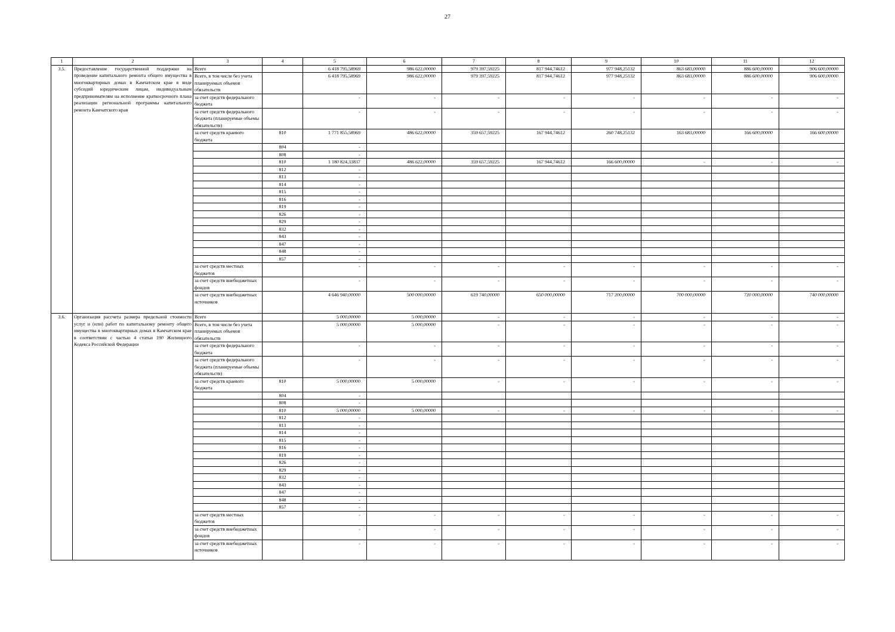27
| 1 | 2 | 3 | 4 | 5 | 6 | 7 | 8 | 9 | 10 | 11 | 12 |
| --- | --- | --- | --- | --- | --- | --- | --- | --- | --- | --- | --- |
| 3.5. | Предоставление государственной поддержки на проведение капитального ремонта общего имущества в многоквартирных домах в Камчатском крае в виде субсидий юридическим лицам, индивидуальным предпринимателям на исполнение краткосрочного плана реализации региональной программы капитального ремонта Камчатского края | Всего | | 6 418 795,58969 | 986 622,00000 | 979 397,59225 | 817 944,74612 | 977 948,25132 | 863 683,00000 | 886 600,00000 | 906 600,00000 |
| | | Всего, в том числе без учета планируемых объемов обязательств | | 6 418 795,58969 | 986 622,00000 | 979 397,59225 | 817 944,74612 | 977 948,25132 | 863 683,00000 | 886 600,00000 | 906 600,00000 |
| | | за счет средств федерального бюджета | | - | - | - | - | - | - | - | - |
| | | за счет средств федерального бюджета (планируемые объемы обязательств) | | - | - | - | - | - | - | - | - |
| | | за счет средств краевого бюджета | 810 | 1 771 855,58969 | 486 622,00000 | 359 657,59225 | 167 944,74612 | 260 748,25132 | 163 683,00000 | 166 600,00000 | 166 600,00000 |
| | | | 804 | - | | | | | | | |
| | | | 808 | - | | | | | | | |
| | | | 810 | 1 180 824,33837 | 486 622,00000 | 359 657,59225 | 167 944,74612 | 166 600,00000 | - | - | - |
| | | | 812 | - | | | | | | | |
| | | | 813 | - | | | | | | | |
| | | | 814 | - | | | | | | | |
| | | | 815 | - | | | | | | | |
| | | | 816 | - | | | | | | | |
| | | | 819 | - | | | | | | | |
| | | | 826 | - | | | | | | | |
| | | | 829 | - | | | | | | | |
| | | | 832 | - | | | | | | | |
| | | | 843 | - | | | | | | | |
| | | | 847 | - | | | | | | | |
| | | | 848 | - | | | | | | | |
| | | | 857 | - | | | | | | | |
| | | за счет средств местных бюджетов | | - | - | - | - | - | - | - | - |
| | | за счет средств внебюджетных фондов | | - | - | - | - | - | - | - | - |
| | | за счет средств внебюджетных источников | | 4 646 940,00000 | 500 000,00000 | 619 740,00000 | 650 000,00000 | 717 200,00000 | 700 000,00000 | 720 000,00000 | 740 000,00000 |
| 3.6. | Организация рассчета размера предельной стоимости услуг и (или) работ по капитальному ремонту общего имущества в многоквартирных домах в Камчатском крае в соответствии с частью 4 статьи 190 Жилищного Кодекса Российской Федерации | Всего | | 5 000,00000 | 5 000,00000 | - | - | - | - | - | - |
| | | Всего, в том числе без учета планируемых объемов обязательств | | 5 000,00000 | 5 000,00000 | - | - | - | - | - | - |
| | | за счет средств федерального бюджета | | - | - | - | - | - | - | - | - |
| | | за счет средств федерального бюджета (планируемые объемы обязательств) | | - | - | - | - | - | - | - | - |
| | | за счет средств краевого бюджета | 810 | 5 000,00000 | 5 000,00000 | - | - | - | - | - | - |
| | | | 804 | - | | | | | | | |
| | | | 808 | - | | | | | | | |
| | | | 810 | 5 000,00000 | 5 000,00000 | - | - | - | - | - | - |
| | | | 812 | - | | | | | | | |
| | | | 813 | - | | | | | | | |
| | | | 814 | - | | | | | | | |
| | | | 815 | - | | | | | | | |
| | | | 816 | - | | | | | | | |
| | | | 819 | - | | | | | | | |
| | | | 826 | - | | | | | | | |
| | | | 829 | - | | | | | | | |
| | | | 832 | - | | | | | | | |
| | | | 843 | - | | | | | | | |
| | | | 847 | - | | | | | | | |
| | | | 848 | - | | | | | | | |
| | | | 857 | - | | | | | | | |
| | | за счет средств местных бюджетов | | - | - | - | - | - | - | - | - |
| | | за счет средств внебюджетных фондов | | - | - | - | - | - | - | - | - |
| | | за счет средств внебюджетных источников | | - | - | - | - | - | - | - | - |